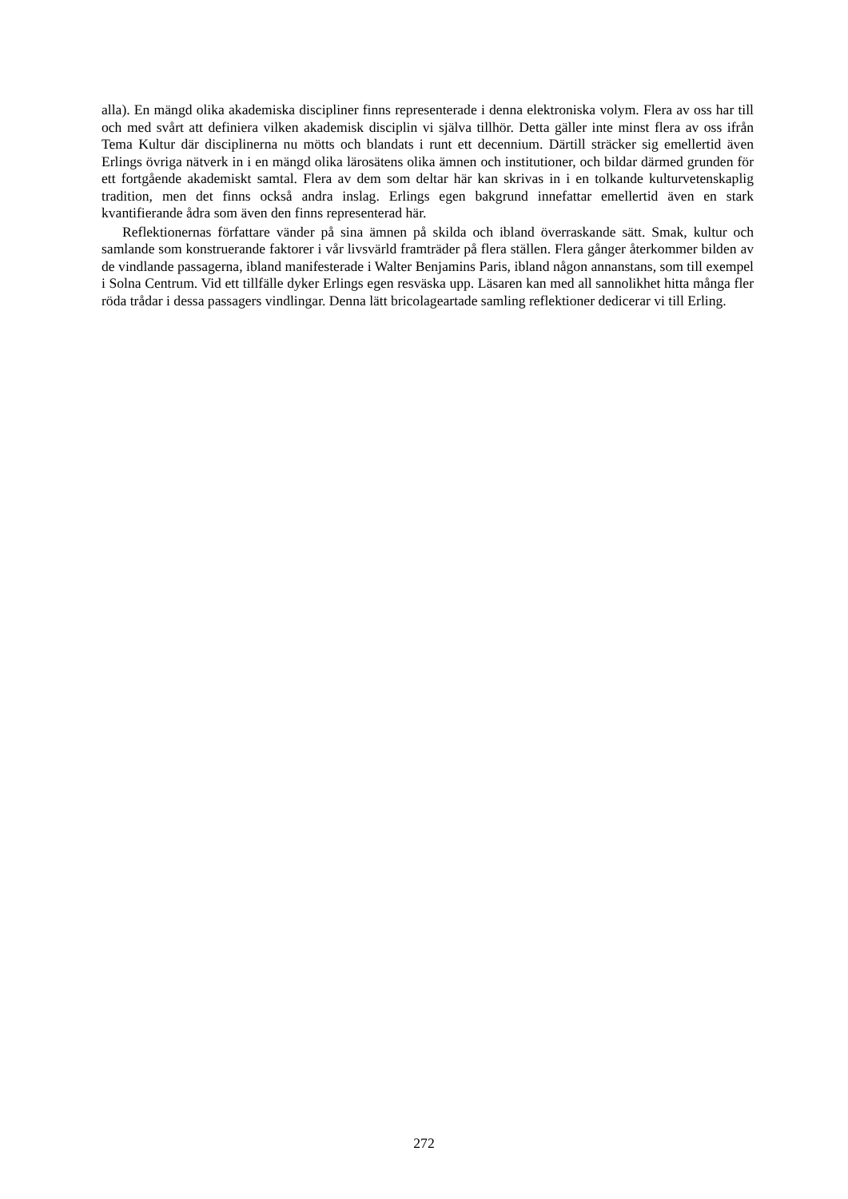alla). En mängd olika akademiska discipliner finns representerade i denna elektroniska volym. Flera av oss har till och med svårt att definiera vilken akademisk disciplin vi själva tillhör. Detta gäller inte minst flera av oss ifrån Tema Kultur där disciplinerna nu mötts och blandats i runt ett decennium. Därtill sträcker sig emellertid även Erlings övriga nätverk in i en mängd olika lärosätens olika ämnen och institutioner, och bildar därmed grunden för ett fortgående akademiskt samtal. Flera av dem som deltar här kan skrivas in i en tolkande kulturvetenskap­lig tradition, men det finns också andra inslag. Erlings egen bakgrund innefattar emellertid även en stark kvantifierande ådra som även den finns representerad här.
Reflektionernas författare vänder på sina ämnen på skilda och ibland överraskande sätt. Smak, kultur och samlande som konstruerande faktorer i vår livsvärld framträder på flera stäl­len. Flera gånger återkommer bilden av de vindlande passagerna, ibland manifesterade i Wal­ter Benjamins Paris, ibland någon annanstans, som till exempel i Solna Centrum. Vid ett till­fälle dyker Erlings egen resväska upp. Läsaren kan med all sannolikhet hitta många fler röda trådar i dessa passagers vindlingar. Denna lätt bricolageartade samling reflektioner dedicerar vi till Erling.
272